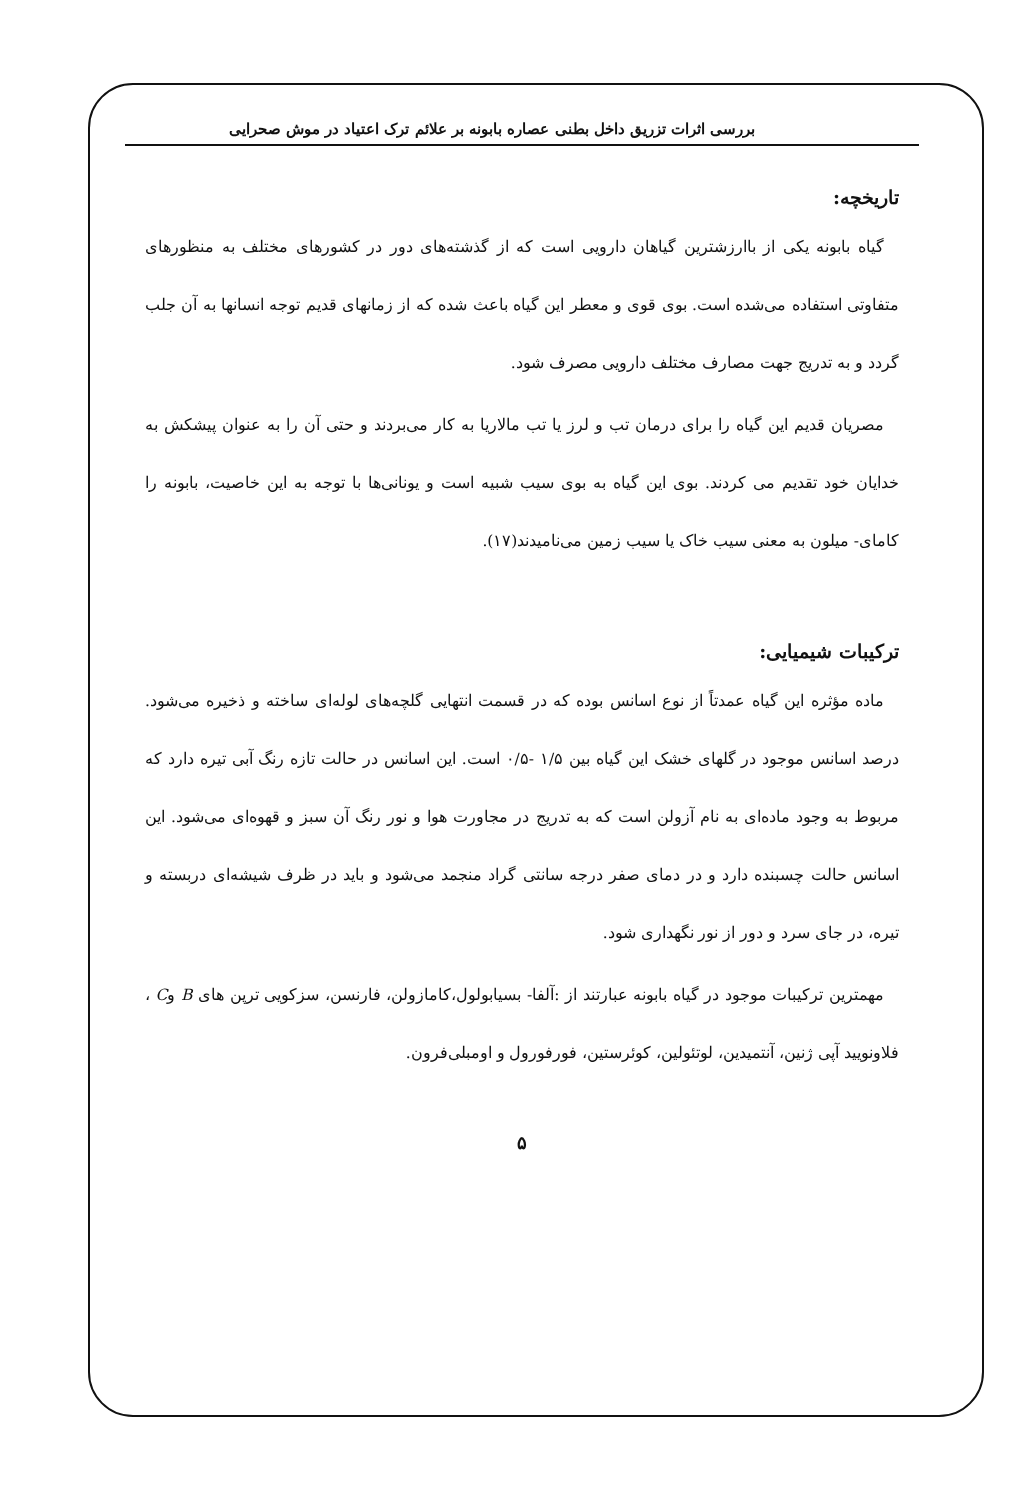بررسی اثرات تزریق داخل بطنی عصاره بابونه بر علائم ترک اعتیاد در موش صحرایی
تاریخچه:
گیاه بابونه یکی از باارزشترین گیاهان دارویی است که از گذشته‌های دور در کشورهای مختلف به منظورهای متفاوتی استفاده می‌شده است. بوی قوی و معطر این گیاه باعث شده که از زمانهای قدیم توجه انسانها به آن جلب گردد و به تدریج جهت مصارف مختلف دارویی مصرف شود.
مصریان قدیم این گیاه را برای درمان تب و لرز یا تب مالاریا به کار می‌بردند و حتی آن را به عنوان پیشکش به خدایان خود تقدیم می کردند. بوی این گیاه به بوی سیب شبیه است و یونانی‌ها با توجه به این خاصیت، بابونه را کامای- میلون به معنی سیب خاک یا سیب زمین می‌نامیدند(۱۷).
ترکیبات شیمیایی:
ماده مؤثره این گیاه عمدتاً از نوع اسانس بوده که در قسمت انتهایی گلچه‌های لوله‌ای ساخته و ذخیره می‌شود. درصد اسانس موجود در گلهای خشک این گیاه بین ۱/۵ -۰/۵ است. این اسانس در حالت تازه رنگ آبی تیره دارد که مربوط به وجود ماده‌ای به نام آزولن است که به تدریج در مجاورت هوا و نور رنگ آن سبز و قهوه‌ای می‌شود. این اسانس حالت چسبنده دارد و در دمای صفر درجه سانتی گراد منجمد می‌شود و باید در ظرف شیشه‌ای دربسته و تیره، در جای سرد و دور از نور نگهداری شود.
مهمترین ترکیبات موجود در گیاه بابونه عبارتند از :آلفا- بسیابولول،کامازولن، فارنسن، سزکویی ترپن های B وC ، فلاونویید آپی ژنین، آنتمیدین، لوتئولین، کوئرستین، فورفورول و اومبلی‌فرون.
۵